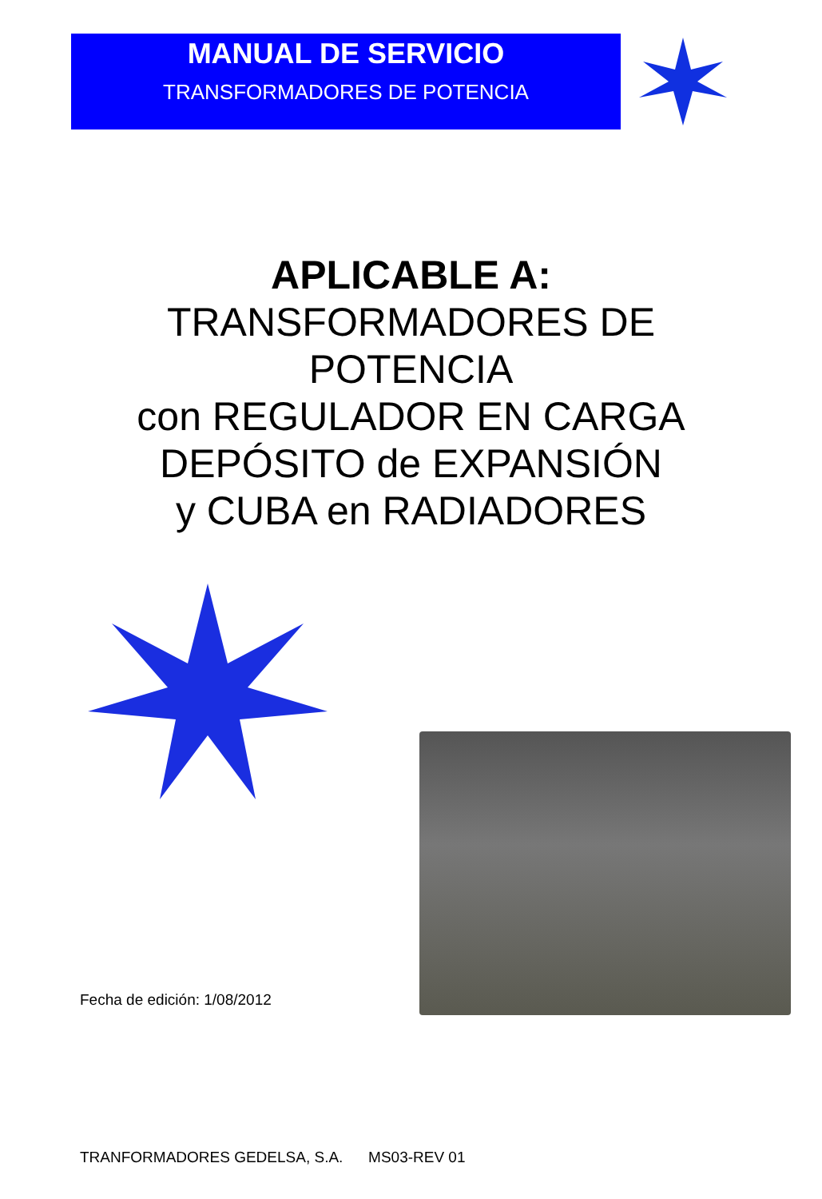MANUAL DE SERVICIO
TRANSFORMADORES DE POTENCIA
APLICABLE A:
TRANSFORMADORES DE
POTENCIA
con REGULADOR EN CARGA
DEPÓSITO de EXPANSIÓN
y CUBA en RADIADORES
Fecha de edición: 1/08/2012
TRANFORMADORES GEDELSA, S.A. MS03-REV 01